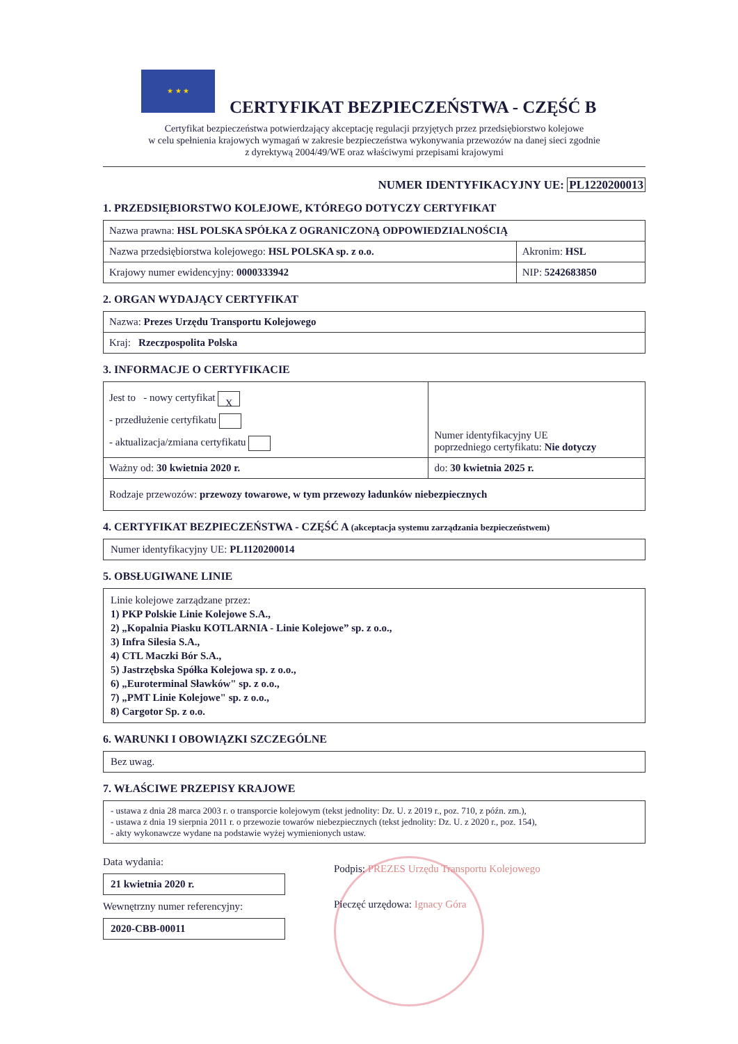★ ★ ★
CERTYFIKAT BEZPIECZEŃSTWA - CZĘŚĆ B
Certyfikat bezpieczeństwa potwierdzający akceptację regulacji przyjętych przez przedsiębiorstwo kolejowe
w celu spełnienia krajowych wymagań w zakresie bezpieczeństwa wykonywania przewozów na danej sieci zgodnie
z dyrektywą 2004/49/WE oraz właściwymi przepisami krajowymi
NUMER IDENTYFIKACYJNY UE: PL1220200013
1. PRZEDSIĘBIORSTWO KOLEJOWE, KTÓREGO DOTYCZY CERTYFIKAT
| Nazwa prawna: HSL POLSKA SPÓŁKA Z OGRANICZONĄ ODPOWIEDZIALNOŚCIĄ | |
| Nazwa przedsiębiorstwa kolejowego: HSL POLSKA sp. z o.o. | Akronim: HSL |
| Krajowy numer ewidencyjny: 0000333942 | NIP: 5242683850 |
2. ORGAN WYDAJĄCY CERTYFIKAT
| Nazwa: Prezes Urzędu Transportu Kolejowego |
| Kraj: Rzeczpospolita Polska |
3. INFORMACJE O CERTYFIKACIE
| Jest to - nowy certyfikat X - przedłużenie certyfikatu - aktualizacja/zmiana certyfikatu | Numer identyfikacyjny UE poprzedniego certyfikatu: Nie dotyczy |
| Ważny od: 30 kwietnia 2020 r. | do: 30 kwietnia 2025 r. |
| Rodzaje przewozów: przewozy towarowe, w tym przewozy ładunków niebezpiecznych | |
4. CERTYFIKAT BEZPIECZEŃSTWA - CZĘŚĆ A (akceptacja systemu zarządzania bezpieczeństwem)
Numer identyfikacyjny UE: PL1120200014
5. OBSŁUGIWANE LINIE
Linie kolejowe zarządzane przez:
1) PKP Polskie Linie Kolejowe S.A.,
2) „Kopalnia Piasku KOTLARNIA - Linie Kolejowe” sp. z o.o.,
3) Infra Silesia S.A.,
4) CTL Maczki Bór S.A.,
5) Jastrzębska Spółka Kolejowa sp. z o.o.,
6) „Euroterminal Sławków" sp. z o.o.,
7) „PMT Linie Kolejowe" sp. z o.o.,
8) Cargotor Sp. z o.o.
6. WARUNKI I OBOWIĄZKI SZCZEGÓLNE
Bez uwag.
7. WŁAŚCIWE PRZEPISY KRAJOWE
- ustawa z dnia 28 marca 2003 r. o transporcie kolejowym (tekst jednolity: Dz. U. z 2019 r., poz. 710, z późn. zm.),
- ustawa z dnia 19 sierpnia 2011 r. o przewozie towarów niebezpiecznych (tekst jednolity: Dz. U. z 2020 r., poz. 154),
- akty wykonawcze wydane na podstawie wyżej wymienionych ustaw.
Data wydania:
21 kwietnia 2020 r.
Wewnętrzny numer referencyjny:
2020-CBB-00011
Podpis: PREZES Urzędu Transportu Kolejowego
Pieczęć urzędowa: Ignacy Góra